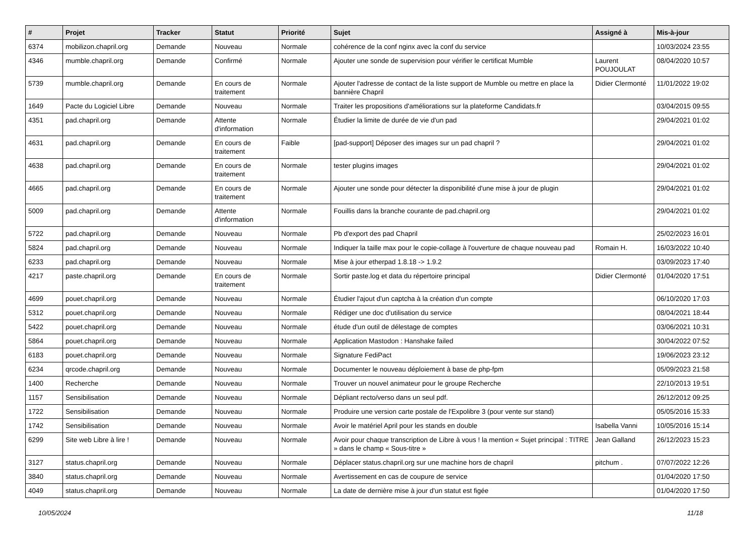| # | Projet | Tracker | Statut | Priorité | Sujet | Assigné à | Mis-à-jour |
| --- | --- | --- | --- | --- | --- | --- | --- |
| 6374 | mobilizon.chapril.org | Demande | Nouveau | Normale | cohérence de la conf nginx avec la conf du service | | 10/03/2024 23:55 |
| 4346 | mumble.chapril.org | Demande | Confirmé | Normale | Ajouter une sonde de supervision pour vérifier le certificat Mumble | Laurent POUJOULAT | 08/04/2020 10:57 |
| 5739 | mumble.chapril.org | Demande | En cours de traitement | Normale | Ajouter l'adresse de contact de la liste support de Mumble ou mettre en place la bannière Chapril | Didier Clermonté | 11/01/2022 19:02 |
| 1649 | Pacte du Logiciel Libre | Demande | Nouveau | Normale | Traiter les propositions d'améliorations sur la plateforme Candidats.fr | | 03/04/2015 09:55 |
| 4351 | pad.chapril.org | Demande | Attente d'information | Normale | Étudier la limite de durée de vie d'un pad | | 29/04/2021 01:02 |
| 4631 | pad.chapril.org | Demande | En cours de traitement | Faible | [pad-support] Déposer des images sur un pad chapril ? | | 29/04/2021 01:02 |
| 4638 | pad.chapril.org | Demande | En cours de traitement | Normale | tester plugins images | | 29/04/2021 01:02 |
| 4665 | pad.chapril.org | Demande | En cours de traitement | Normale | Ajouter une sonde pour détecter la disponibilité d'une mise à jour de plugin | | 29/04/2021 01:02 |
| 5009 | pad.chapril.org | Demande | Attente d'information | Normale | Fouillis dans la branche courante de pad.chapril.org | | 29/04/2021 01:02 |
| 5722 | pad.chapril.org | Demande | Nouveau | Normale | Pb d'export des pad Chapril | | 25/02/2023 16:01 |
| 5824 | pad.chapril.org | Demande | Nouveau | Normale | Indiquer la taille max pour le copie-collage à l'ouverture de chaque nouveau pad | Romain H. | 16/03/2022 10:40 |
| 6233 | pad.chapril.org | Demande | Nouveau | Normale | Mise à jour etherpad 1.8.18 -> 1.9.2 | | 03/09/2023 17:40 |
| 4217 | paste.chapril.org | Demande | En cours de traitement | Normale | Sortir paste.log et data du répertoire principal | Didier Clermonté | 01/04/2020 17:51 |
| 4699 | pouet.chapril.org | Demande | Nouveau | Normale | Étudier l'ajout d'un captcha à la création d'un compte | | 06/10/2020 17:03 |
| 5312 | pouet.chapril.org | Demande | Nouveau | Normale | Rédiger une doc d'utilisation du service | | 08/04/2021 18:44 |
| 5422 | pouet.chapril.org | Demande | Nouveau | Normale | étude d'un outil de délestage de comptes | | 03/06/2021 10:31 |
| 5864 | pouet.chapril.org | Demande | Nouveau | Normale | Application Mastodon : Hanshake failed | | 30/04/2022 07:52 |
| 6183 | pouet.chapril.org | Demande | Nouveau | Normale | Signature FediPact | | 19/06/2023 23:12 |
| 6234 | qrcode.chapril.org | Demande | Nouveau | Normale | Documenter le nouveau déploiement à base de php-fpm | | 05/09/2023 21:58 |
| 1400 | Recherche | Demande | Nouveau | Normale | Trouver un nouvel animateur pour le groupe Recherche | | 22/10/2013 19:51 |
| 1157 | Sensibilisation | Demande | Nouveau | Normale | Dépliant recto/verso dans un seul pdf. | | 26/12/2012 09:25 |
| 1722 | Sensibilisation | Demande | Nouveau | Normale | Produire une version carte postale de l'Expolibre 3 (pour vente sur stand) | | 05/05/2016 15:33 |
| 1742 | Sensibilisation | Demande | Nouveau | Normale | Avoir le matériel April pour les stands en double | Isabella Vanni | 10/05/2016 15:14 |
| 6299 | Site web Libre à lire ! | Demande | Nouveau | Normale | Avoir pour chaque transcription de Libre à vous ! la mention « Sujet principal : TITRE » dans le champ « Sous-titre » | Jean Galland | 26/12/2023 15:23 |
| 3127 | status.chapril.org | Demande | Nouveau | Normale | Déplacer status.chapril.org sur une machine hors de chapril | pitchum . | 07/07/2022 12:26 |
| 3840 | status.chapril.org | Demande | Nouveau | Normale | Avertissement en cas de coupure de service | | 01/04/2020 17:50 |
| 4049 | status.chapril.org | Demande | Nouveau | Normale | La date de dernière mise à jour d'un statut est figée | | 01/04/2020 17:50 |
10/05/2024 11/18